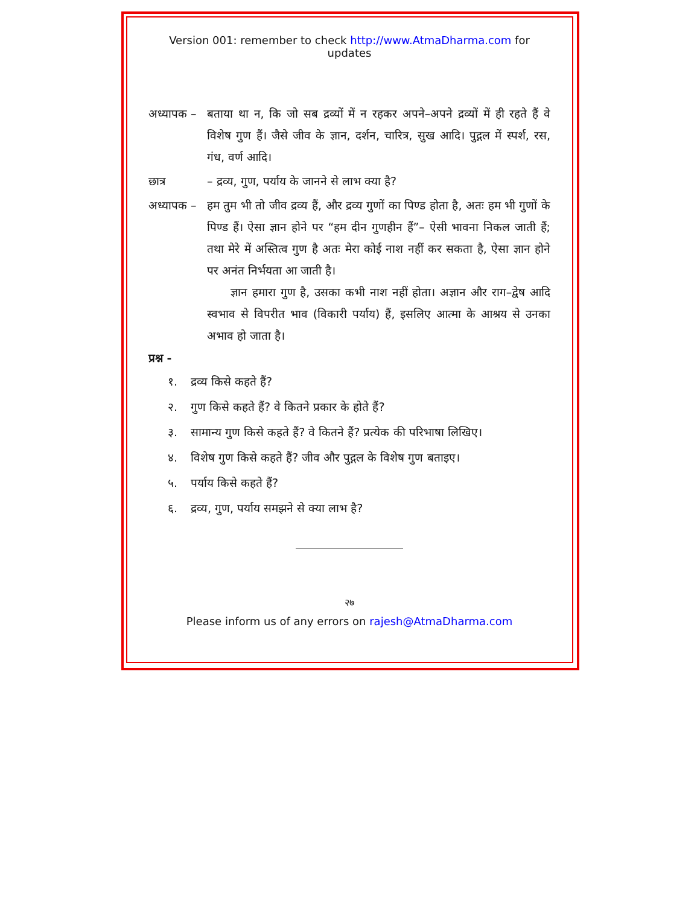Version 001: remember to check http://www.AtmaDharma.com for updates
अध्यापक –
बताया था न, कि जो सब द्रव्यों में न रहकर अपने–अपने द्रव्यों में ही रहते हैं वे विशेष गुण हैं। जैसे जीव के ज्ञान, दर्शन, चारित्र, सुख आदि। पुद्गल में स्पर्श, रस, गंध, वर्ण आदि।
छात्र – द्रव्य, गुण, पर्याय के जानने से लाभ क्या है?
अध्यापक –
हम तुम भी तो जीव द्रव्य हैं, और द्रव्य गुणों का पिण्ड होता है, अतः हम भी गुणों के पिण्ड हैं। ऐसा ज्ञान होने पर “हम दीन गुणहीन हैं”– ऐसी भावना निकल जाती हैं; तथा मेरे में अस्तित्व गुण है अतः मेरा कोई नाश नहीं कर सकता है, ऐसा ज्ञान होने पर अनंत निर्भयता आ जाती है।
ज्ञान हमारा गुण है, उसका कभी नाश नहीं होता। अज्ञान और राग–द्वेष आदि स्वभाव से विपरीत भाव (विकारी पर्याय) हैं, इसलिए आत्मा के आश्रय से उनका अभाव हो जाता है।
प्रश्न -
१. द्रव्य किसे कहते हैं?
२. गुण किसे कहते हैं? वे कितने प्रकार के होते हैं?
३. सामान्य गुण किसे कहते हैं? वे कितने हैं? प्रत्येक की परिभाषा लिखिए।
४. विशेष गुण किसे कहते हैं? जीव और पुद्गल के विशेष गुण बताइए।
५. पर्याय किसे कहते हैं?
६. द्रव्य, गुण, पर्याय समझने से क्या लाभ है?
२७
Please inform us of any errors on rajesh@AtmaDharma.com